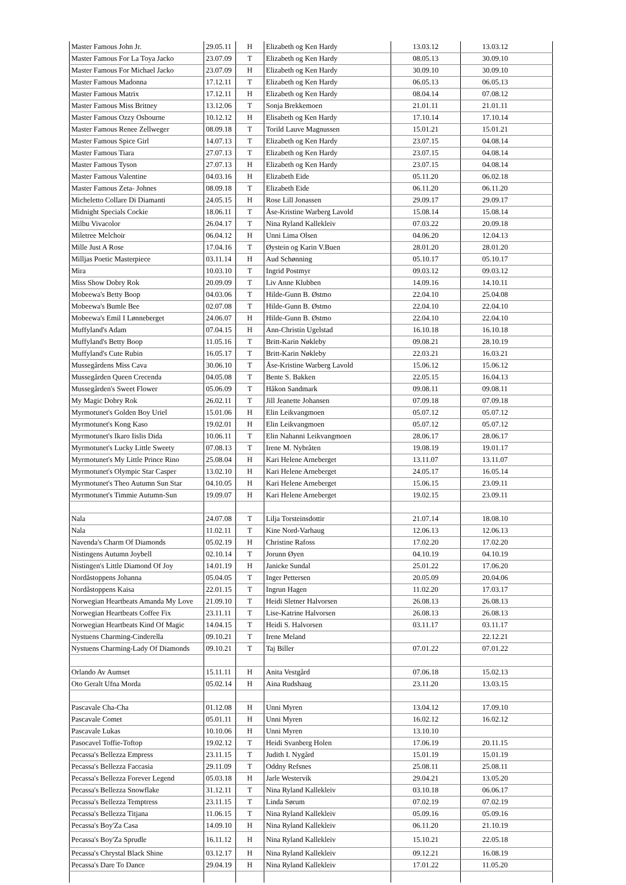| Master Famous John Jr. | 29.05.11 | H | Elizabeth og Ken Hardy | 13.03.12 | 13.03.12 |
| Master Famous For La Toya Jacko | 23.07.09 | T | Elizabeth og Ken Hardy | 08.05.13 | 30.09.10 |
| Master Famous For Michael Jacko | 23.07.09 | H | Elizabeth og Ken Hardy | 30.09.10 | 30.09.10 |
| Master Famous Madonna | 17.12.11 | T | Elizabeth og Ken Hardy | 06.05.13 | 06.05.13 |
| Master Famous Matrix | 17.12.11 | H | Elizabeth og Ken Hardy | 08.04.14 | 07.08.12 |
| Master Famous Miss Britney | 13.12.06 | T | Sonja Brekkemoen | 21.01.11 | 21.01.11 |
| Master Famous Ozzy Osbourne | 10.12.12 | H | Elisabeth og Ken Hardy | 17.10.14 | 17.10.14 |
| Master Famous Renee Zellweger | 08.09.18 | T | Torild Lauve Magnussen | 15.01.21 | 15.01.21 |
| Master Famous Spice Girl | 14.07.13 | T | Elizabeth og Ken Hardy | 23.07.15 | 04.08.14 |
| Master Famous Tiara | 27.07.13 | T | Elizabeth og Ken Hardy | 23.07.15 | 04.08.14 |
| Master Famous Tyson | 27.07.13 | H | Elizabeth og Ken Hardy | 23.07.15 | 04.08.14 |
| Master Famous Valentine | 04.03.16 | H | Elizabeth Eide | 05.11.20 | 06.02.18 |
| Master Famous Zeta- Johnes | 08.09.18 | T | Elizabeth Eide | 06.11.20 | 06.11.20 |
| Micheletto Collare Di Diamanti | 24.05.15 | H | Rose Lill Jonassen | 29.09.17 | 29.09.17 |
| Midnight Specials Cockie | 18.06.11 | T | Åse-Kristine Warberg Lavold | 15.08.14 | 15.08.14 |
| Milbu Vivacolor | 26.04.17 | T | Nina Ryland Kallekleiv | 07.03.22 | 20.09.18 |
| Miletree Melchoir | 06.04.12 | H | Unni Lima Olsen | 04.06.20 | 12.04.13 |
| Mille Just A Rose | 17.04.16 | T | Øystein og Karin V.Buen | 28.01.20 | 28.01.20 |
| Milljas Poetic Masterpiece | 03.11.14 | H | Aud Schønning | 05.10.17 | 05.10.17 |
| Mira | 10.03.10 | T | Ingrid Postmyr | 09.03.12 | 09.03.12 |
| Miss Show Dobry Rok | 20.09.09 | T | Liv Anne Klubben | 14.09.16 | 14.10.11 |
| Mobeewa's Betty Boop | 04.03.06 | T | Hilde-Gunn B. Østmo | 22.04.10 | 25.04.08 |
| Mobeewa's Bumle Bee | 02.07.08 | T | Hilde-Gunn B. Østmo | 22.04.10 | 22.04.10 |
| Mobeewa's Emil I Lønneberget | 24.06.07 | H | Hilde-Gunn B. Østmo | 22.04.10 | 22.04.10 |
| Muffyland's Adam | 07.04.15 | H | Ann-Christin Ugelstad | 16.10.18 | 16.10.18 |
| Muffyland's Betty Boop | 11.05.16 | T | Britt-Karin Nøkleby | 09.08.21 | 28.10.19 |
| Muffyland's Cute Rubin | 16.05.17 | T | Britt-Karin Nøkleby | 22.03.21 | 16.03.21 |
| Mussegårdens Miss Cava | 30.06.10 | T | Åse-Kristine Warberg Lavold | 15.06.12 | 15.06.12 |
| Mussegården Queen Crecenda | 04.05.08 | T | Bente S. Bakken | 22.05.15 | 16.04.13 |
| Mussegården's Sweet Flower | 05.06.09 | T | Håkon Sandmark | 09.08.11 | 09.08.11 |
| My Magic Dobry Rok | 26.02.11 | T | Jill Jeanette Johansen | 07.09.18 | 07.09.18 |
| Myrmotunet's Golden Boy Uriel | 15.01.06 | H | Elin Leikvangmoen | 05.07.12 | 05.07.12 |
| Myrmotunet's Kong Kaso | 19.02.01 | H | Elin Leikvangmoen | 05.07.12 | 05.07.12 |
| Myrmotunet's Ikaro Iislis Dida | 10.06.11 | T | Elin Nahanni Leikvangmoen | 28.06.17 | 28.06.17 |
| Myrmotunet's Lucky Little Sweety | 07.08.13 | T | Irene M. Nybråten | 19.08.19 | 19.01.17 |
| Myrmotunet's My Little Prince Rino | 25.08.04 | H | Kari Helene Arneberget | 13.11.07 | 13.11.07 |
| Myrmotunet's Olympic Star Casper | 13.02.10 | H | Kari Helene Arneberget | 24.05.17 | 16.05.14 |
| Myrmotunet's Theo Autumn Sun Star | 04.10.05 | H | Kari Helene Arneberget | 15.06.15 | 23.09.11 |
| Myrmotunet's Timmie Autumn-Sun | 19.09.07 | H | Kari Helene Arneberget | 19.02.15 | 23.09.11 |
| Nala | 24.07.08 | T | Lilja Torsteinsdottir | 21.07.14 | 18.08.10 |
| Nala | 11.02.11 | T | Kine Nord-Varhaug | 12.06.13 | 12.06.13 |
| Navenda's Charm Of Diamonds | 05.02.19 | H | Christine Rafoss | 17.02.20 | 17.02.20 |
| Nistingens Autumn Joybell | 02.10.14 | T | Jorunn Øyen | 04.10.19 | 04.10.19 |
| Nistingen's Little Diamond Of Joy | 14.01.19 | H | Janicke Sundal | 25.01.22 | 17.06.20 |
| Nordåstoppens Johanna | 05.04.05 | T | Inger Pettersen | 20.05.09 | 20.04.06 |
| Nordåstoppens Kaisa | 22.01.15 | T | Ingrun Hagen | 11.02.20 | 17.03.17 |
| Norwegian Heartbeats Amanda My Love | 21.09.10 | T | Heidi Sletner Halvorsen | 26.08.13 | 26.08.13 |
| Norwegian Heartbeats Coffee Fix | 23.11.11 | T | Lise-Katrine Halvorsen | 26.08.13 | 26.08.13 |
| Norwegian Heartbeats Kind Of Magic | 14.04.15 | T | Heidi S. Halvorsen | 03.11.17 | 03.11.17 |
| Nystuens Charming-Cinderella | 09.10.21 | T | Irene Meland | | 22.12.21 |
| Nystuens Charming-Lady Of Diamonds | 09.10.21 | T | Taj Biller | 07.01.22 | 07.01.22 |
| Orlando Av Aumset | 15.11.11 | H | Anita Vestgård | 07.06.18 | 15.02.13 |
| Oto Geralt Ufna Morda | 05.02.14 | H | Aina Rudshaug | 23.11.20 | 13.03.15 |
| Pascavale Cha-Cha | 01.12.08 | H | Unni Myren | 13.04.12 | 17.09.10 |
| Pascavale Comet | 05.01.11 | H | Unni Myren | 16.02.12 | 16.02.12 |
| Pascavale Lukas | 10.10.06 | H | Unni Myren | 13.10.10 | |
| Pasocavel Toffie-Toftop | 19.02.12 | T | Heidi Svanberg Holen | 17.06.19 | 20.11.15 |
| Pecassa's Bellezza Empress | 23.11.15 | T | Judith I. Nygård | 15.01.19 | 15.01.19 |
| Pecassa's Bellezza Faccasia | 29.11.09 | T | Oddny Refsnes | 25.08.11 | 25.08.11 |
| Pecassa's Bellezza Forever Legend | 05.03.18 | H | Jarle Westervik | 29.04.21 | 13.05.20 |
| Pecassa's Bellezza Snowflake | 31.12.11 | T | Nina Ryland Kallekleiv | 03.10.18 | 06.06.17 |
| Pecassa's Bellezza Temptress | 23.11.15 | T | Linda Sørum | 07.02.19 | 07.02.19 |
| Pecassa's Bellezza Titjana | 11.06.15 | T | Nina Ryland Kallekleiv | 05.09.16 | 05.09.16 |
| Pecassa's Boy'Za Casa | 14.09.10 | H | Nina Ryland Kallekleiv | 06.11.20 | 21.10.19 |
| Pecassa's Boy'Za Sprudle | 16.11.12 | H | Nina Ryland Kallekleiv | 15.10.21 | 22.05.18 |
| Pecassa's Chrystal Black Shine | 03.12.17 | H | Nina Ryland Kallekleiv | 09.12.21 | 16.08.19 |
| Pecassa's Dare To Dance | 29.04.19 | H | Nina Ryland Kallekleiv | 17.01.22 | 11.05.20 |